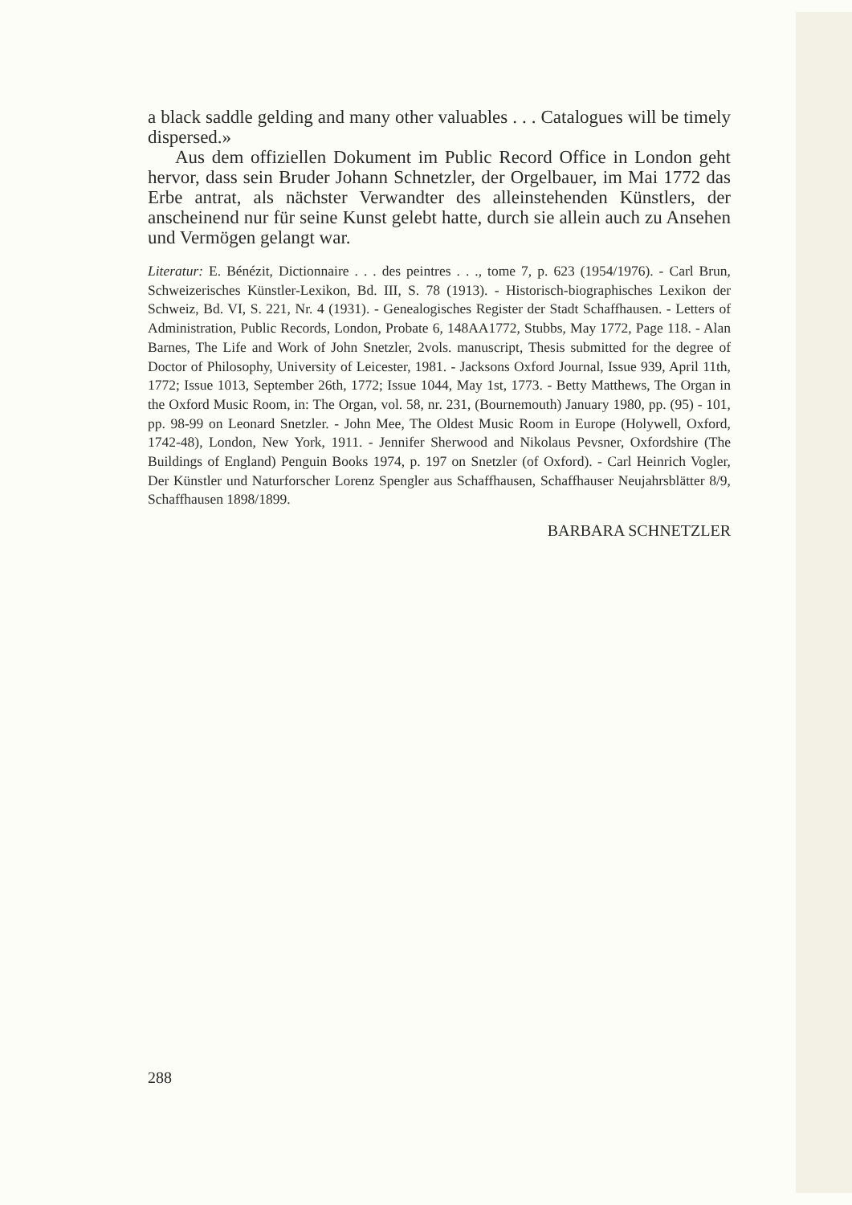a black saddle gelding and many other valuables . . . Catalogues will be timely dispersed.»
Aus dem offiziellen Dokument im Public Record Office in London geht hervor, dass sein Bruder Johann Schnetzler, der Orgelbauer, im Mai 1772 das Erbe antrat, als nächster Verwandter des alleinstehenden Künstlers, der anscheinend nur für seine Kunst gelebt hatte, durch sie allein auch zu Ansehen und Vermögen gelangt war.
Literatur: E. Bénézit, Dictionnaire . . . des peintres . . ., tome 7, p. 623 (1954/1976). - Carl Brun, Schweizerisches Künstler-Lexikon, Bd. III, S. 78 (1913). - Historisch-biographisches Lexikon der Schweiz, Bd. VI, S. 221, Nr. 4 (1931). - Genealogisches Register der Stadt Schaffhausen. - Letters of Administration, Public Records, London, Probate 6, 148AA1772, Stubbs, May 1772, Page 118. - Alan Barnes, The Life and Work of John Snetzler, 2vols. manuscript, Thesis submitted for the degree of Doctor of Philosophy, University of Leicester, 1981. - Jacksons Oxford Journal, Issue 939, April 11th, 1772; Issue 1013, September 26th, 1772; Issue 1044, May 1st, 1773. - Betty Matthews, The Organ in the Oxford Music Room, in: The Organ, vol. 58, nr. 231, (Bournemouth) January 1980, pp. (95) - 101, pp. 98-99 on Leonard Snetzler. - John Mee, The Oldest Music Room in Europe (Holywell, Oxford, 1742-48), London, New York, 1911. - Jennifer Sherwood and Nikolaus Pevsner, Oxfordshire (The Buildings of England) Penguin Books 1974, p. 197 on Snetzler (of Oxford). - Carl Heinrich Vogler, Der Künstler und Naturforscher Lorenz Spengler aus Schaffhausen, Schaffhauser Neujahrsblätter 8/9, Schaffhausen 1898/1899.
BARBARA SCHNETZLER
288